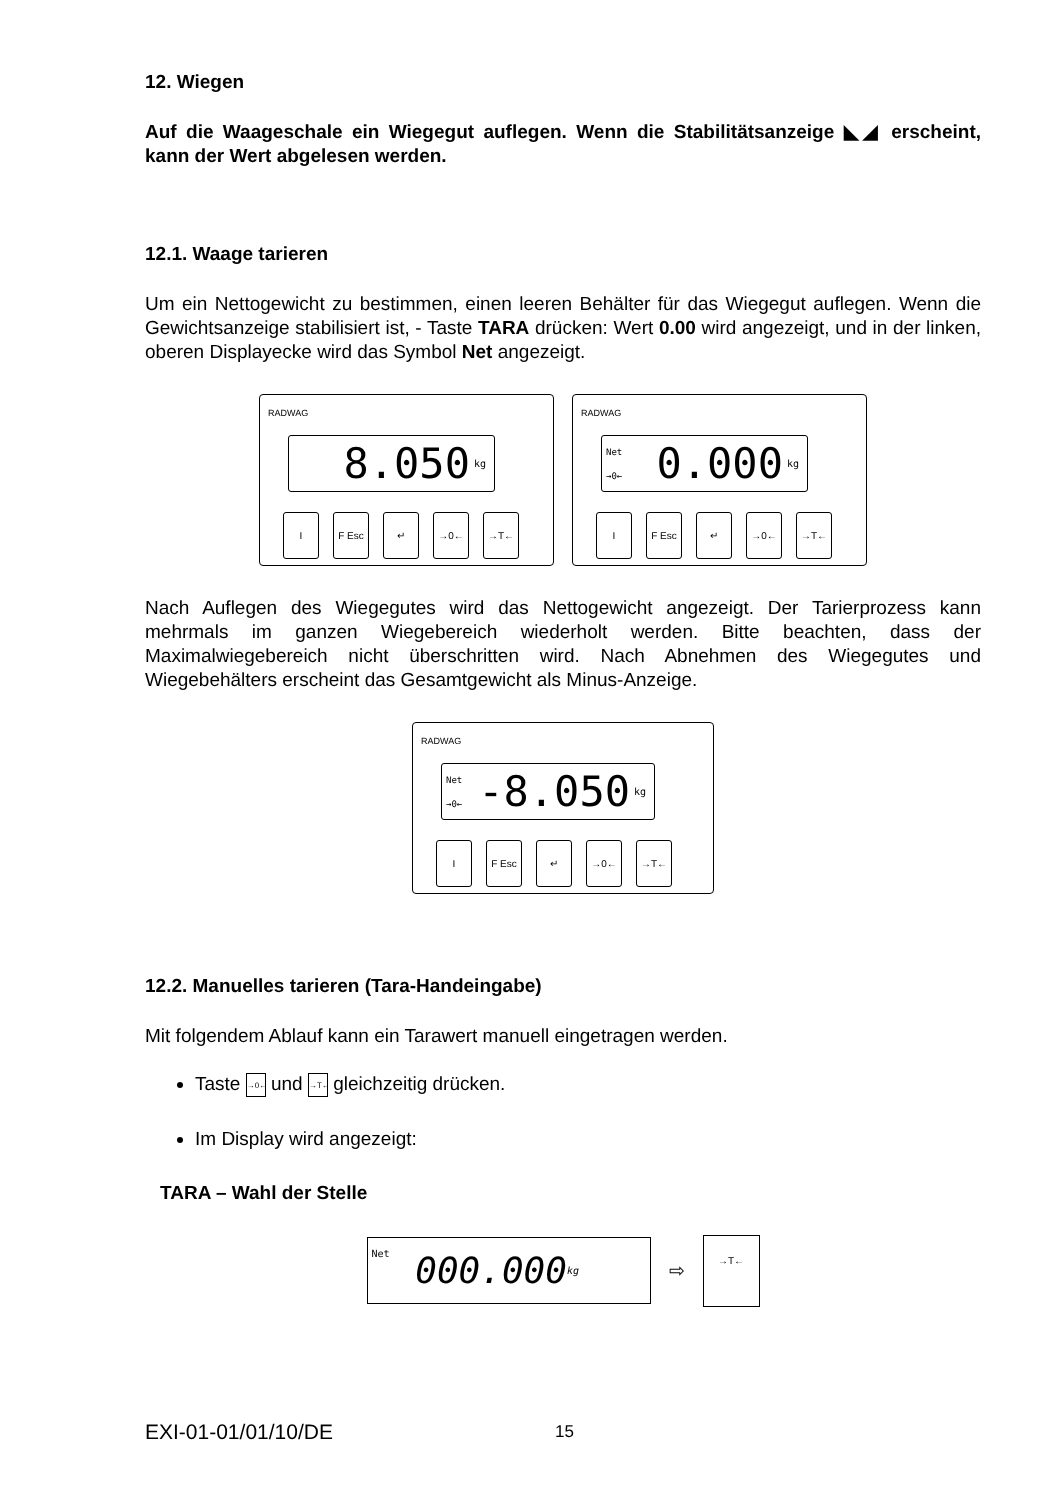12. Wiegen
Auf die Waageschale ein Wiegegut auflegen. Wenn die Stabilitätsanzeige ◣◢ erscheint, kann der Wert abgelesen werden.
12.1. Waage tarieren
Um ein Nettogewicht zu bestimmen, einen leeren Behälter für das Wiegegut auflegen. Wenn die Gewichtsanzeige stabilisiert ist, - Taste TARA drücken: Wert 0.00 wird angezeigt, und in der linken, oberen Displayecke wird das Symbol Net angezeigt.
RADWAG
8.050 kg
I F Esc ↵ →0← →T←
RADWAG
Net
→0← 0.000 kg
I F Esc ↵ →0← →T←
Nach Auflegen des Wiegegutes wird das Nettogewicht angezeigt. Der Tarierprozess kann mehrmals im ganzen Wiegebereich wiederholt werden. Bitte beachten, dass der Maximalwiegebereich nicht überschritten wird. Nach Abnehmen des Wiegegutes und Wiegebehälters erscheint das Gesamtgewicht als Minus-Anzeige.
RADWAG
Net
→0← -8.050 kg
I F Esc ↵ →0← →T←
12.2. Manuelles tarieren (Tara-Handeingabe)
Mit folgendem Ablauf kann ein Tarawert manuell eingetragen werden.
Taste →0← und →T← gleichzeitig drücken.
Im Display wird angezeigt:
TARA – Wahl der Stelle
Net 000.000 kg
⇨
→T←
EXI-01-01/01/10/DE 15